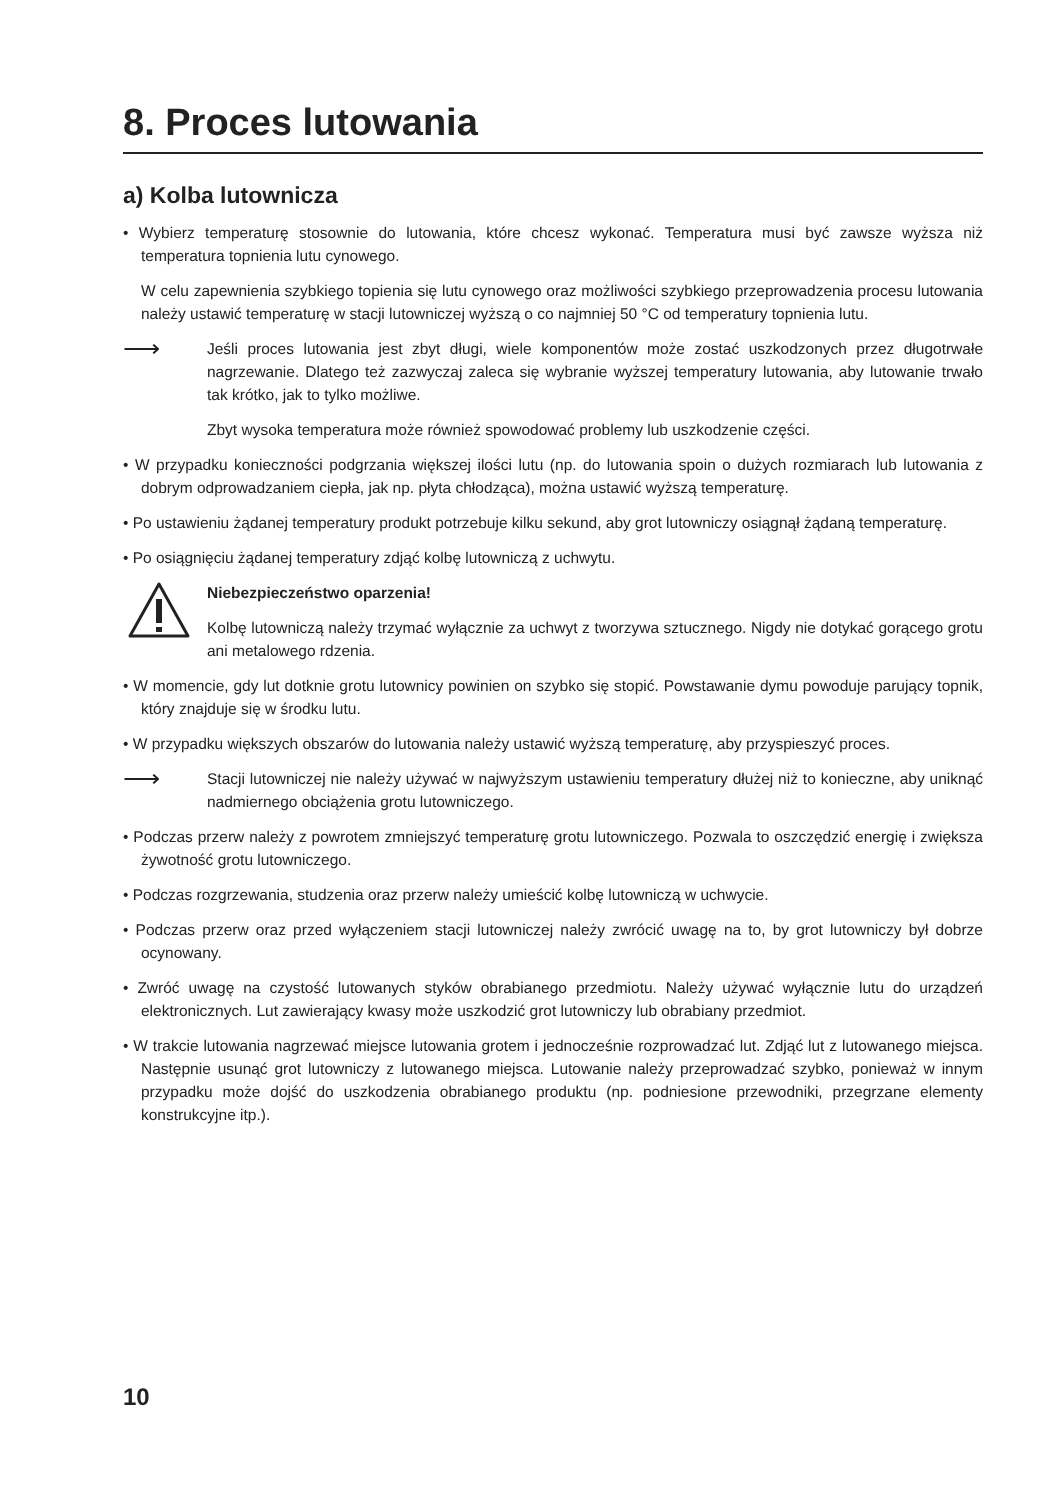8. Proces lutowania
a) Kolba lutownicza
• Wybierz temperaturę stosownie do lutowania, które chcesz wykonać. Temperatura musi być zawsze wyższa niż temperatura topnienia lutu cynowego.
W celu zapewnienia szybkiego topienia się lutu cynowego oraz możliwości szybkiego przeprowadzenia procesu lutowania należy ustawić temperaturę w stacji lutowniczej wyższą o co najmniej 50 °C od temperatury topnienia lutu.
⟶
Jeśli proces lutowania jest zbyt długi, wiele komponentów może zostać uszkodzonych przez długotrwałe nagrzewanie. Dlatego też zazwyczaj zaleca się wybranie wyższej temperatury lutowania, aby lutowanie trwało tak krótko, jak to tylko możliwe.
Zbyt wysoka temperatura może również spowodować problemy lub uszkodzenie części.
• W przypadku konieczności podgrzania większej ilości lutu (np. do lutowania spoin o dużych rozmiarach lub lutowania z dobrym odprowadzaniem ciepła, jak np. płyta chłodząca), można ustawić wyższą temperaturę.
• Po ustawieniu żądanej temperatury produkt potrzebuje kilku sekund, aby grot lutowniczy osiągnął żądaną temperaturę.
• Po osiągnięciu żądanej temperatury zdjąć kolbę lutowniczą z uchwytu.
Niebezpieczeństwo oparzenia!
Kolbę lutowniczą należy trzymać wyłącznie za uchwyt z tworzywa sztucznego. Nigdy nie dotykać gorącego grotu ani metalowego rdzenia.
• W momencie, gdy lut dotknie grotu lutownicy powinien on szybko się stopić. Powstawanie dymu powoduje parujący topnik, który znajduje się w środku lutu.
• W przypadku większych obszarów do lutowania należy ustawić wyższą temperaturę, aby przyspieszyć proces.
⟶
Stacji lutowniczej nie należy używać w najwyższym ustawieniu temperatury dłużej niż to konieczne, aby uniknąć nadmiernego obciążenia grotu lutowniczego.
• Podczas przerw należy z powrotem zmniejszyć temperaturę grotu lutowniczego. Pozwala to oszczędzić energię i zwiększa żywotność grotu lutowniczego.
• Podczas rozgrzewania, studzenia oraz przerw należy umieścić kolbę lutowniczą w uchwycie.
• Podczas przerw oraz przed wyłączeniem stacji lutowniczej należy zwrócić uwagę na to, by grot lutowniczy był dobrze ocynowany.
• Zwróć uwagę na czystość lutowanych styków obrabianego przedmiotu. Należy używać wyłącznie lutu do urządzeń elektronicznych. Lut zawierający kwasy może uszkodzić grot lutowniczy lub obrabiany przedmiot.
• W trakcie lutowania nagrzewać miejsce lutowania grotem i jednocześnie rozprowadzać lut. Zdjąć lut z lutowanego miejsca. Następnie usunąć grot lutowniczy z lutowanego miejsca. Lutowanie należy przeprowadzać szybko, ponieważ w innym przypadku może dojść do uszkodzenia obrabianego produktu (np. podniesione przewodniki, przegrzane elementy konstrukcyjne itp.).
10